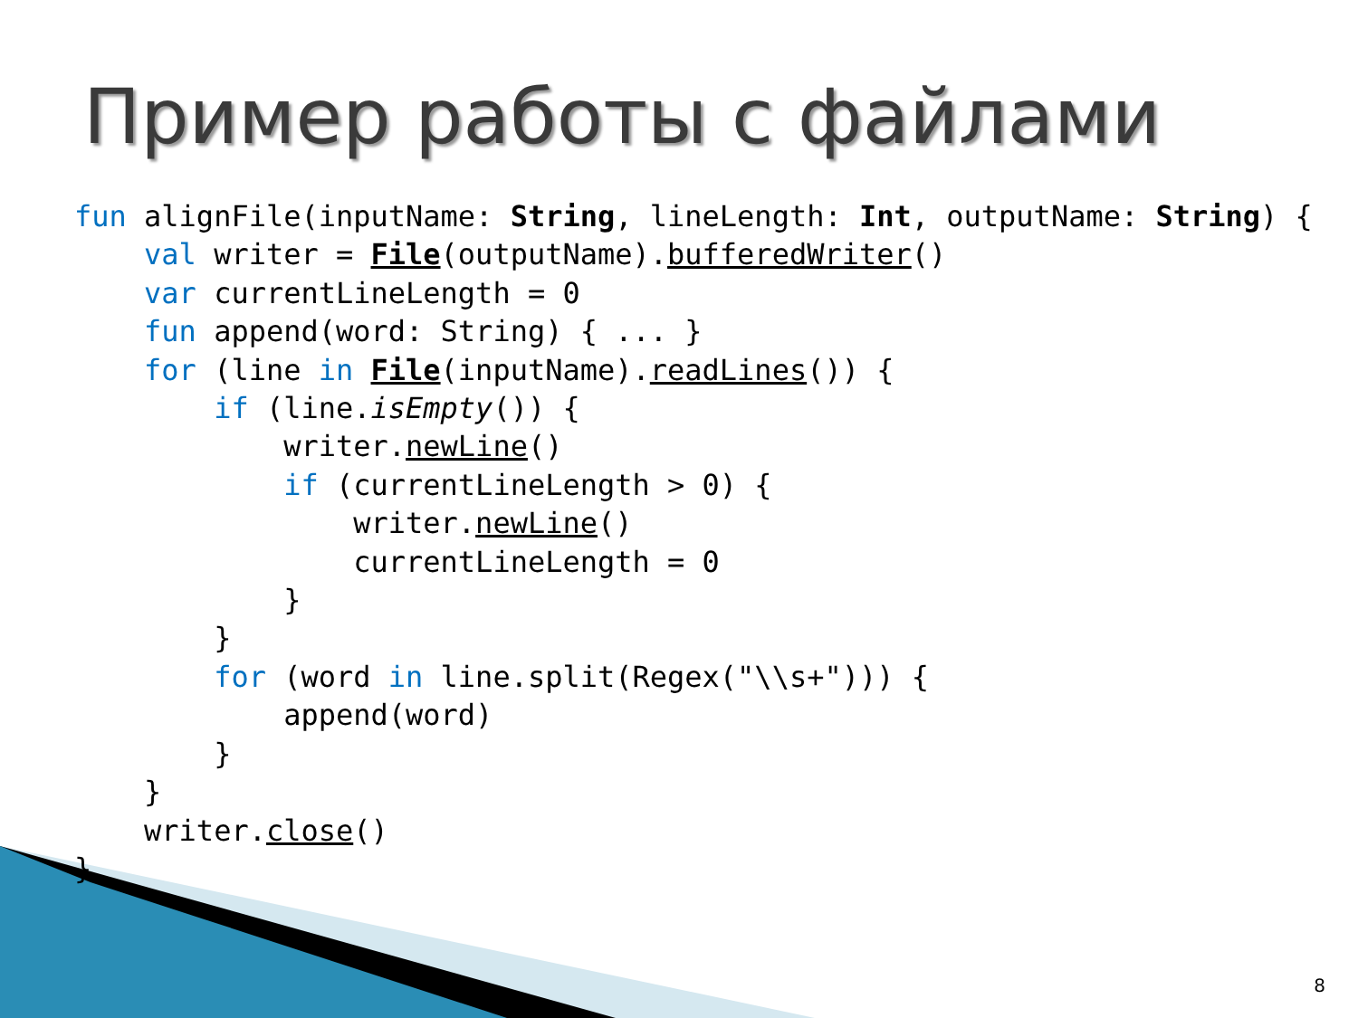Пример работы с файлами
fun alignFile(inputName: String, lineLength: Int, outputName: String) {
    val writer = File(outputName).bufferedWriter()
    var currentLineLength = 0
    fun append(word: String) { ... }
    for (line in File(inputName).readLines()) {
        if (line.isEmpty()) {
            writer.newLine()
            if (currentLineLength > 0) {
                writer.newLine()
                currentLineLength = 0
            }
        }
        for (word in line.split(Regex("\\s+"))) {
            append(word)
        }
    }
    writer.close()
}
8